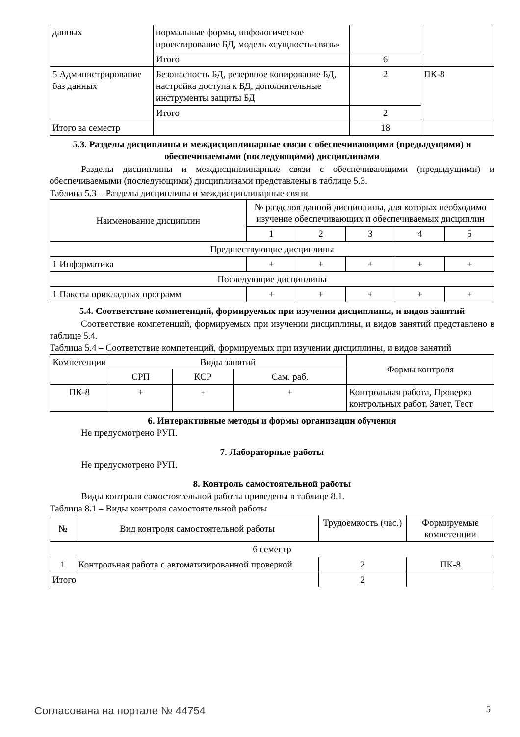| данных | нормальные формы, инфологическое проектирование БД, модель «сущность-связь» | | |
| | Итого | 6 | |
| 5 Администрирование баз данных | Безопасность БД, резервное копирование БД, настройка доступа к БД, дополнительные инструменты защиты БД | 2 | ПК-8 |
| | Итого | 2 | |
| Итого за семестр | | 18 | |
5.3. Разделы дисциплины и междисциплинарные связи с обеспечивающими (предыдущими) и обеспечиваемыми (последующими) дисциплинами
Разделы дисциплины и междисциплинарные связи с обеспечивающими (предыдущими) и обеспечиваемыми (последующими) дисциплинами представлены в таблице 5.3.
Таблица 5.3 – Разделы дисциплины и междисциплинарные связи
| Наименование дисциплин | № разделов данной дисциплины, для которых необходимо изучение обеспечивающих и обеспечиваемых дисциплин | | | | |
| --- | --- | --- | --- | --- | --- |
| | 1 | 2 | 3 | 4 | 5 |
| Предшествующие дисциплины | | | | | |
| 1 Информатика | + | + | + | + | + |
| Последующие дисциплины | | | | | |
| 1 Пакеты прикладных программ | + | + | + | + | + |
5.4. Соответствие компетенций, формируемых при изучении дисциплины, и видов занятий
Соответствие компетенций, формируемых при изучении дисциплины, и видов занятий представлено в таблице 5.4.
Таблица 5.4 – Соответствие компетенций, формируемых при изучении дисциплины, и видов занятий
| Компетенции | Виды занятий | | | Формы контроля |
| --- | --- | --- | --- | --- |
| | СРП | КСР | Сам. раб. | |
| ПК-8 | + | + | + | Контрольная работа, Проверка контрольных работ, Зачет, Тест |
6. Интерактивные методы и формы организации обучения
Не предусмотрено РУП.
7. Лабораторные работы
Не предусмотрено РУП.
8. Контроль самостоятельной работы
Виды контроля самостоятельной работы приведены в таблице 8.1.
Таблица 8.1 – Виды контроля самостоятельной работы
| № | Вид контроля самостоятельной работы | Трудоемкость (час.) | Формируемые компетенции |
| --- | --- | --- | --- |
| 6 семестр | | | |
| 1 | Контрольная работа с автоматизированной проверкой | 2 | ПК-8 |
| Итого | | 2 | |
Согласована на портале № 44754 5